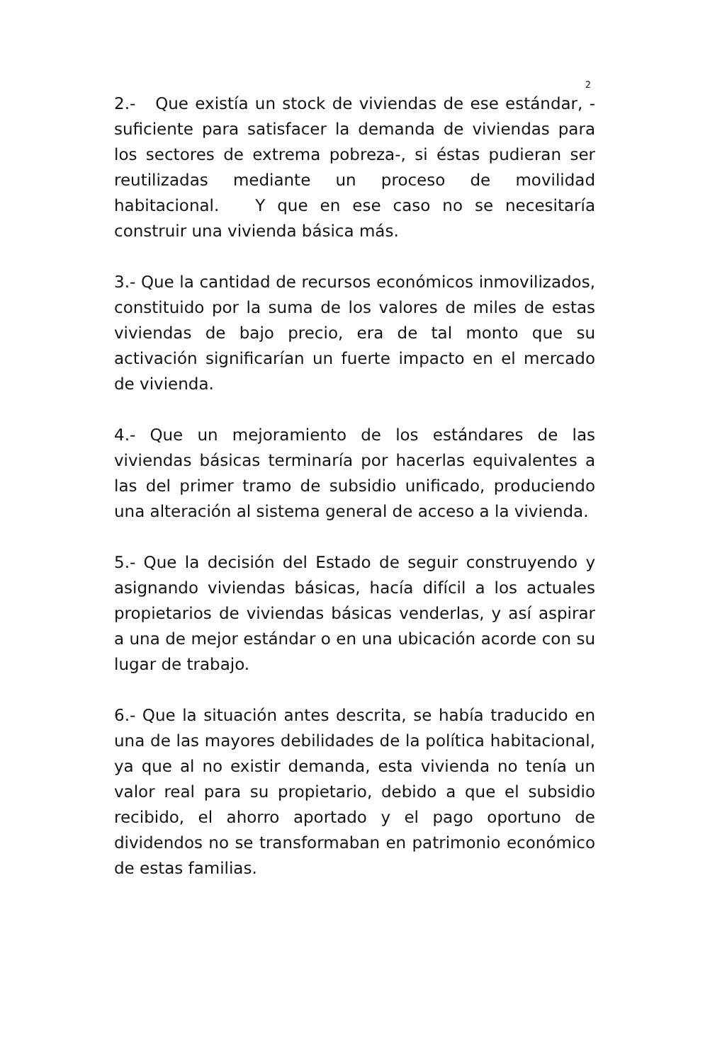2
2.- Que existía un stock de viviendas de ese estándar, -suficiente para satisfacer la demanda de viviendas para los sectores de extrema pobreza-, si éstas pudieran ser reutilizadas mediante un proceso de movilidad habitacional. Y que en ese caso no se necesitaría construir una vivienda básica más.
3.- Que la cantidad de recursos económicos inmovilizados, constituido por la suma de los valores de miles de estas viviendas de bajo precio, era de tal monto que su activación significarían un fuerte impacto en el mercado de vivienda.
4.- Que un mejoramiento de los estándares de las viviendas básicas terminaría por hacerlas equivalentes a las del primer tramo de subsidio unificado, produciendo una alteración al sistema general de acceso a la vivienda.
5.- Que la decisión del Estado de seguir construyendo y asignando viviendas básicas, hacía difícil a los actuales propietarios de viviendas básicas venderlas, y así aspirar a una de mejor estándar o en una ubicación acorde con su lugar de trabajo.
6.- Que la situación antes descrita, se había traducido en una de las mayores debilidades de la política habitacional, ya que al no existir demanda, esta vivienda no tenía un valor real para su propietario, debido a que el subsidio recibido, el ahorro aportado y el pago oportuno de dividendos no se transformaban en patrimonio económico de estas familias.